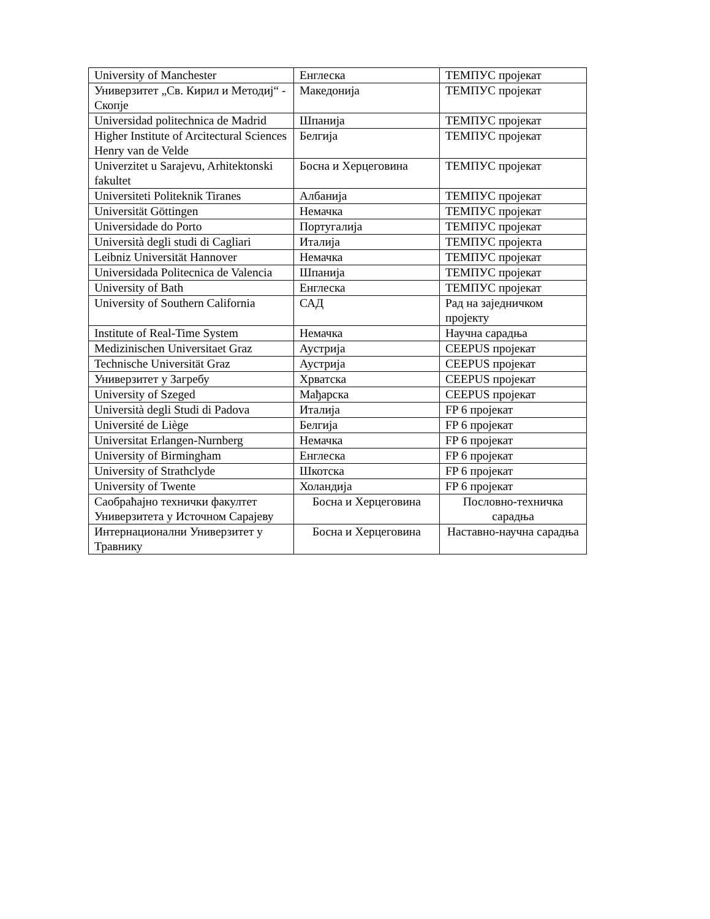| University of Manchester | Енглеска | ТЕМПУС пројекат |
| Универзитет „Св. Кирил и Методиј“ - Скопје | Македонија | ТЕМПУС пројекат |
| Universidad politechnica de Madrid | Шпанија | ТЕМПУС пројекат |
| Higher Institute of Arcitectural Sciences Henry van de Velde | Белгија | ТЕМПУС пројекат |
| Univerzitet u Sarajevu, Arhitektonski fakultet | Босна и Херцеговина | ТЕМПУС пројекат |
| Universiteti Politeknik Tiranes | Албанија | ТЕМПУС пројекат |
| Universität Göttingen | Немачка | ТЕМПУС пројекат |
| Universidade do Porto | Португалија | ТЕМПУС пројекат |
| Università degli studi di Cagliari | Италија | ТЕМПУС пројекта |
| Leibniz Universität Hannover | Немачка | ТЕМПУС пројекат |
| Universidada Politecnica de Valencia | Шпанија | ТЕМПУС пројекат |
| University of Bath | Енглеска | ТЕМПУС пројекат |
| University of Southern California | САД | Рад на заједничком пројекту |
| Institute of Real-Time System | Немачка | Научна сарадња |
| Medizinischen Universitaet Graz | Аустрија | CEEPUS пројекат |
| Technische Universität Graz | Аустрија | CEEPUS пројекат |
| Универзитет у Загребу | Хрватска | CEEPUS пројекат |
| University of Szeged | Мађарска | CEEPUS пројекат |
| Università degli Studi di Padova | Италија | FP 6 пројекат |
| Université de Liège | Белгија | FP 6 пројекат |
| Universitat Erlangen-Nurnberg | Немачка | FP 6 пројекат |
| University of Birmingham | Енглеска | FP 6 пројекат |
| University of Strathclyde | Шкотска | FP 6 пројекат |
| University of Twente | Холандија | FP 6 пројекат |
| Саобраћајно технички факултет Универзитета у Источном Сарајеву | Босна и Херцеговина | Пословно-техничка сарадња |
| Интернационални Универзитет у Травнику | Босна и Херцеговина | Наставно-научна сарадња |